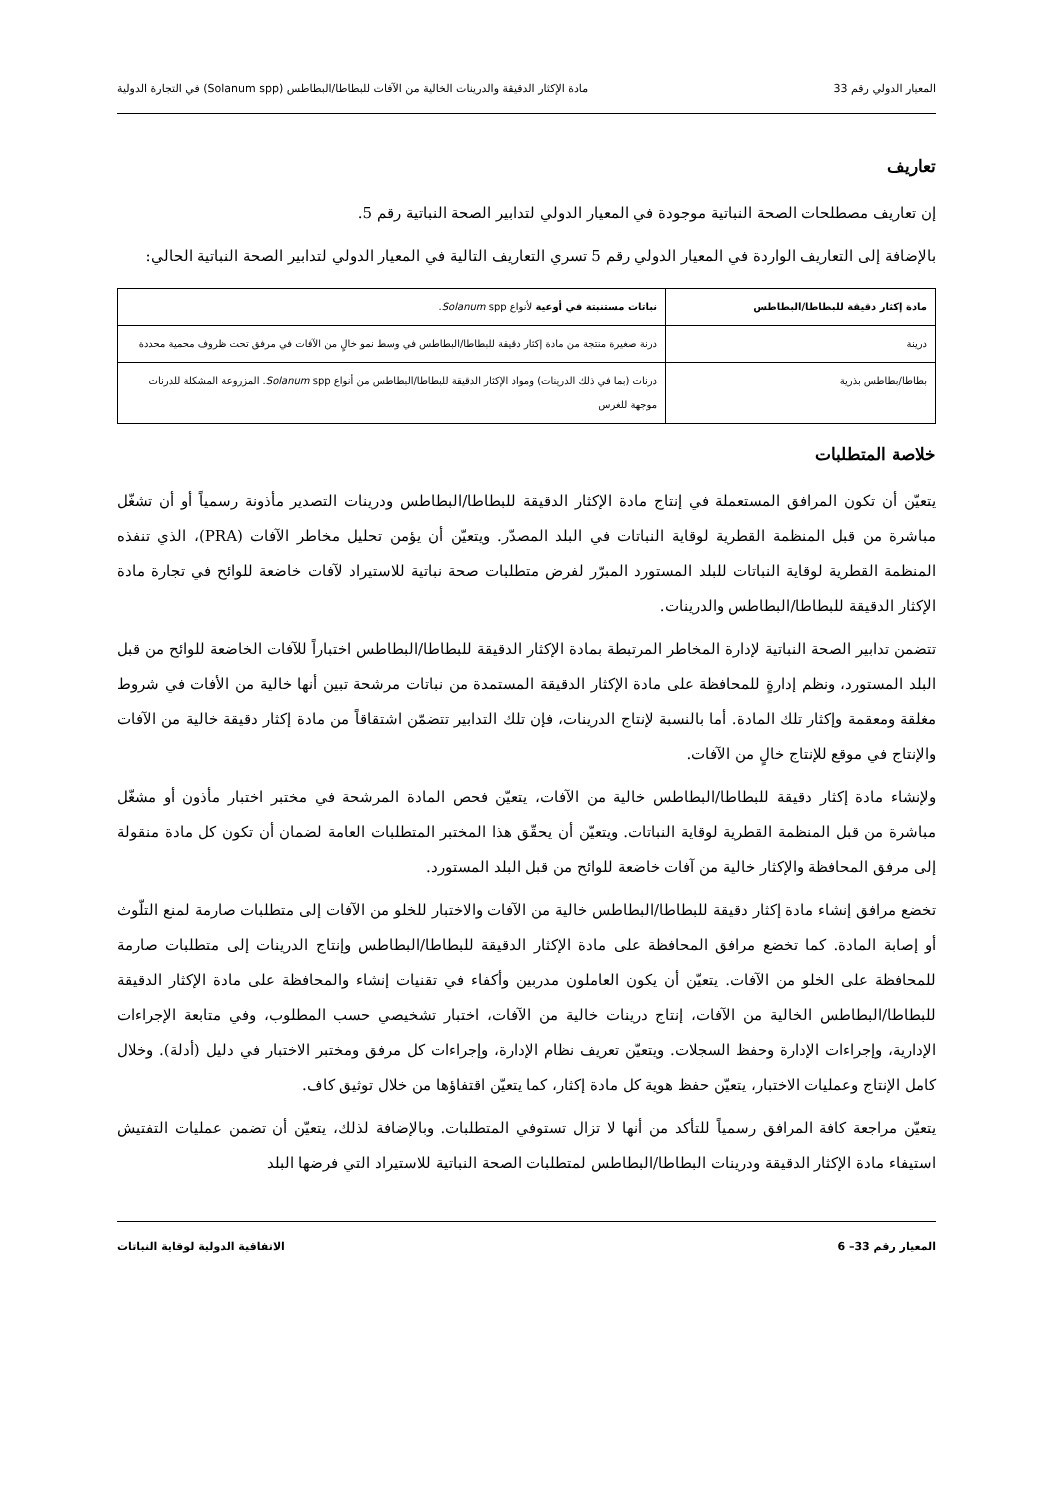المعيار الدولي رقم 33 مادة الإكثار الدقيقة والدرينات الخالية من الآفات للبطاطا/البطاطس (Solanum spp) في التجارة الدولية
تعاريف
إن تعاريف مصطلحات الصحة النباتية موجودة في المعيار الدولي لتدابير الصحة النباتية رقم 5.
بالإضافة إلى التعاريف الواردة في المعيار الدولي رقم 5 تسري التعاريف التالية في المعيار الدولي لتدابير الصحة النباتية الحالي:
| مادة إكثار دقيقة للبطاطا/البطاطس | نباتات مستنبتة في أوعية لأنواع Solanum spp. |
| درينة | درنة صغيرة منتجة من مادة إكثار دقيقة للبطاطا/البطاطس في وسط نمو خالٍ من الآفات في مرفق تحت ظروف محمية محددة |
| بطاطا/بطاطس بذرية | درنات (بما في ذلك الدرينات) ومواد الإكثار الدقيقة للبطاطا/البطاطس من أنواع Solanum spp. المزروعة المشكلة للدرنات موجهة للغرس |
خلاصة المتطلبات
يتعيّن أن تكون المرافق المستعملة في إنتاج مادة الإكثار الدقيقة للبطاطا/البطاطس ودرينات التصدير مأذونة رسمياً أو أن تشغّل مباشرة من قبل المنظمة القطرية لوقاية النباتات في البلد المصدّر. ويتعيّن أن يؤمن تحليل مخاطر الآفات (PRA)، الذي تنفذه المنظمة القطرية لوقاية النباتات للبلد المستورد المبرّر لفرض متطلبات صحة نباتية للاستيراد لآفات خاضعة للوائح في تجارة مادة الإكثار الدقيقة للبطاطا/البطاطس والدرينات.
تتضمن تدابير الصحة النباتية لإدارة المخاطر المرتبطة بمادة الإكثار الدقيقة للبطاطا/البطاطس اختباراً للآفات الخاضعة للوائح من قبل البلد المستورد، ونظم إدارةٍ للمحافظة على مادة الإكثار الدقيقة المستمدة من نباتات مرشحة تبين أنها خالية من الأفات في شروط مغلقة ومعقمة وإكثار تلك المادة. أما بالنسبة لإنتاج الدرينات، فإن تلك التدابير تتضمّن اشتقاقاً من مادة إكثار دقيقة خالية من الآفات والإنتاج في موقع للإنتاج خالٍ من الآفات.
ولإنشاء مادة إكثار دقيقة للبطاطا/البطاطس خالية من الآفات، يتعيّن فحص المادة المرشحة في مختبر اختبار مأذون أو مشغّل مباشرة من قبل المنظمة القطرية لوقاية النباتات. ويتعيّن أن يحقّق هذا المختبر المتطلبات العامة لضمان أن تكون كل مادة منقولة إلى مرفق المحافظة والإكثار خالية من آفات خاضعة للوائح من قبل البلد المستورد.
تخضع مرافق إنشاء مادة إكثار دقيقة للبطاطا/البطاطس خالية من الآفات والاختبار للخلو من الآفات إلى متطلبات صارمة لمنع التلّوث أو إصابة المادة. كما تخضع مرافق المحافظة على مادة الإكثار الدقيقة للبطاطا/البطاطس وإنتاج الدرينات إلى متطلبات صارمة للمحافظة على الخلو من الآفات. يتعيّن أن يكون العاملون مدربين وأكفاء في تقنيات إنشاء والمحافظة على مادة الإكثار الدقيقة للبطاطا/البطاطس الخالية من الآفات، إنتاج درينات خالية من الآفات، اختبار تشخيصي حسب المطلوب، وفي متابعة الإجراءات الإدارية، وإجراءات الإدارة وحفظ السجلات. ويتعيّن تعريف نظام الإدارة، وإجراءات كل مرفق ومختبر الاختبار في دليل (أدلة). وخلال كامل الإنتاج وعمليات الاختبار، يتعيّن حفظ هوية كل مادة إكثار، كما يتعيّن اقتفاؤها من خلال توثيق كاف.
يتعيّن مراجعة كافة المرافق رسمياً للتأكد من أنها لا تزال تستوفي المتطلبات. وبالإضافة لذلك، يتعيّن أن تضمن عمليات التفتيش استيفاء مادة الإكثار الدقيقة ودرينات البطاطا/البطاطس لمتطلبات الصحة النباتية للاستيراد التي فرضها البلد
المعيار رقم 33– 6 الاتفاقية الدولية لوقاية النباتات